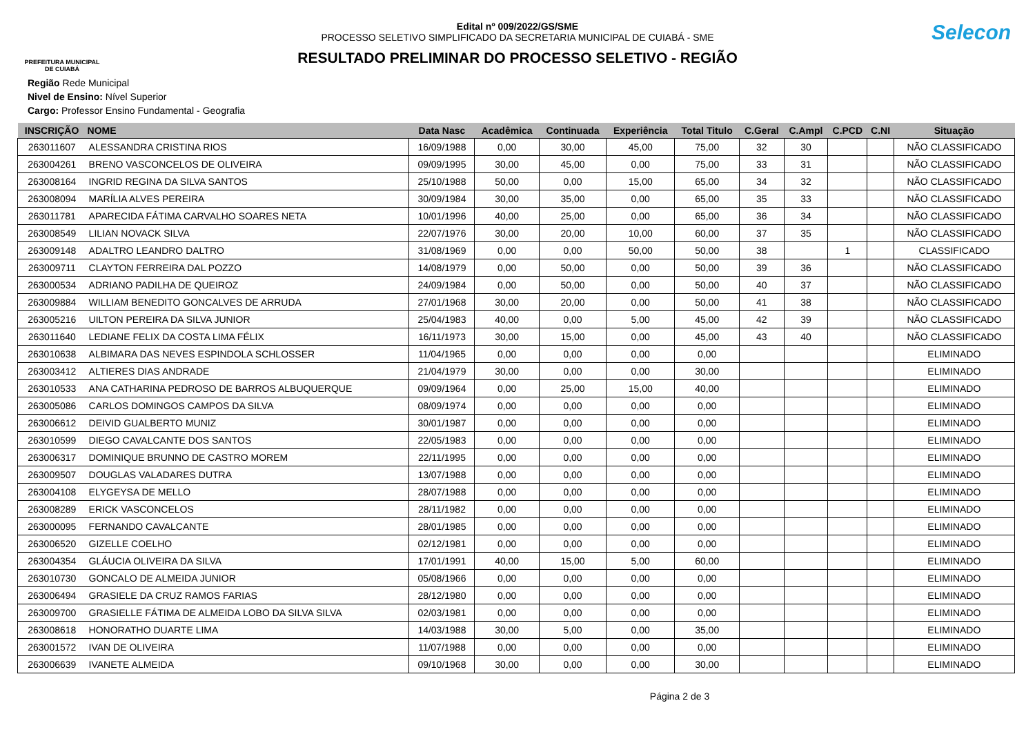PREFEITURA MUNICIPAL DE CUIABÁ
Edital nº 009/2022/GS/SME
PROCESSO SELETIVO SIMPLIFICADO DA SECRETARIA MUNICIPAL DE CUIABÁ - SME
RESULTADO PRELIMINAR DO PROCESSO SELETIVO - REGIÃO
Selecon
Região Rede Municipal
Nivel de Ensino: Nível Superior
Cargo: Professor Ensino Fundamental - Geografia
| INSCRIÇÃO | NOME | Data Nasc | Acadêmica | Continuada | Experiência | Total Titulo | C.Geral | C.Ampl | C.PCD | C.NI | Situação |
| --- | --- | --- | --- | --- | --- | --- | --- | --- | --- | --- | --- |
| 263011607 | ALESSANDRA CRISTINA RIOS | 16/09/1988 | 0,00 | 30,00 | 45,00 | 75,00 | 32 | 30 | | | NÃO CLASSIFICADO |
| 263004261 | BRENO VASCONCELOS DE OLIVEIRA | 09/09/1995 | 30,00 | 45,00 | 0,00 | 75,00 | 33 | 31 | | | NÃO CLASSIFICADO |
| 263008164 | INGRID REGINA DA SILVA SANTOS | 25/10/1988 | 50,00 | 0,00 | 15,00 | 65,00 | 34 | 32 | | | NÃO CLASSIFICADO |
| 263008094 | MARÍLIA ALVES PEREIRA | 30/09/1984 | 30,00 | 35,00 | 0,00 | 65,00 | 35 | 33 | | | NÃO CLASSIFICADO |
| 263011781 | APARECIDA FÁTIMA CARVALHO SOARES NETA | 10/01/1996 | 40,00 | 25,00 | 0,00 | 65,00 | 36 | 34 | | | NÃO CLASSIFICADO |
| 263008549 | LILIAN NOVACK SILVA | 22/07/1976 | 30,00 | 20,00 | 10,00 | 60,00 | 37 | 35 | | | NÃO CLASSIFICADO |
| 263009148 | ADALTRO LEANDRO DALTRO | 31/08/1969 | 0,00 | 0,00 | 50,00 | 50,00 | 38 | | 1 | | CLASSIFICADO |
| 263009711 | CLAYTON FERREIRA DAL POZZO | 14/08/1979 | 0,00 | 50,00 | 0,00 | 50,00 | 39 | 36 | | | NÃO CLASSIFICADO |
| 263000534 | ADRIANO PADILHA DE QUEIROZ | 24/09/1984 | 0,00 | 50,00 | 0,00 | 50,00 | 40 | 37 | | | NÃO CLASSIFICADO |
| 263009884 | WILLIAM BENEDITO GONCALVES DE ARRUDA | 27/01/1968 | 30,00 | 20,00 | 0,00 | 50,00 | 41 | 38 | | | NÃO CLASSIFICADO |
| 263005216 | UILTON PEREIRA DA SILVA JUNIOR | 25/04/1983 | 40,00 | 0,00 | 5,00 | 45,00 | 42 | 39 | | | NÃO CLASSIFICADO |
| 263011640 | LEDIANE FELIX DA COSTA LIMA FÉLIX | 16/11/1973 | 30,00 | 15,00 | 0,00 | 45,00 | 43 | 40 | | | NÃO CLASSIFICADO |
| 263010638 | ALBIMARA DAS NEVES ESPINDOLA SCHLOSSER | 11/04/1965 | 0,00 | 0,00 | 0,00 | 0,00 | | | | | ELIMINADO |
| 263003412 | ALTIERES DIAS ANDRADE | 21/04/1979 | 30,00 | 0,00 | 0,00 | 30,00 | | | | | ELIMINADO |
| 263010533 | ANA CATHARINA PEDROSO DE BARROS ALBUQUERQUE | 09/09/1964 | 0,00 | 25,00 | 15,00 | 40,00 | | | | | ELIMINADO |
| 263005086 | CARLOS DOMINGOS CAMPOS DA SILVA | 08/09/1974 | 0,00 | 0,00 | 0,00 | 0,00 | | | | | ELIMINADO |
| 263006612 | DEIVID GUALBERTO MUNIZ | 30/01/1987 | 0,00 | 0,00 | 0,00 | 0,00 | | | | | ELIMINADO |
| 263010599 | DIEGO CAVALCANTE DOS SANTOS | 22/05/1983 | 0,00 | 0,00 | 0,00 | 0,00 | | | | | ELIMINADO |
| 263006317 | DOMINIQUE BRUNNO DE CASTRO MOREM | 22/11/1995 | 0,00 | 0,00 | 0,00 | 0,00 | | | | | ELIMINADO |
| 263009507 | DOUGLAS VALADARES DUTRA | 13/07/1988 | 0,00 | 0,00 | 0,00 | 0,00 | | | | | ELIMINADO |
| 263004108 | ELYGEYSA DE MELLO | 28/07/1988 | 0,00 | 0,00 | 0,00 | 0,00 | | | | | ELIMINADO |
| 263008289 | ERICK VASCONCELOS | 28/11/1982 | 0,00 | 0,00 | 0,00 | 0,00 | | | | | ELIMINADO |
| 263000095 | FERNANDO CAVALCANTE | 28/01/1985 | 0,00 | 0,00 | 0,00 | 0,00 | | | | | ELIMINADO |
| 263006520 | GIZELLE COELHO | 02/12/1981 | 0,00 | 0,00 | 0,00 | 0,00 | | | | | ELIMINADO |
| 263004354 | GLÁUCIA OLIVEIRA DA SILVA | 17/01/1991 | 40,00 | 15,00 | 5,00 | 60,00 | | | | | ELIMINADO |
| 263010730 | GONCALO DE ALMEIDA JUNIOR | 05/08/1966 | 0,00 | 0,00 | 0,00 | 0,00 | | | | | ELIMINADO |
| 263006494 | GRASIELE DA CRUZ RAMOS FARIAS | 28/12/1980 | 0,00 | 0,00 | 0,00 | 0,00 | | | | | ELIMINADO |
| 263009700 | GRASIELLE FÁTIMA DE ALMEIDA LOBO DA SILVA SILVA | 02/03/1981 | 0,00 | 0,00 | 0,00 | 0,00 | | | | | ELIMINADO |
| 263008618 | HONORATHO DUARTE LIMA | 14/03/1988 | 30,00 | 5,00 | 0,00 | 35,00 | | | | | ELIMINADO |
| 263001572 | IVAN DE OLIVEIRA | 11/07/1988 | 0,00 | 0,00 | 0,00 | 0,00 | | | | | ELIMINADO |
| 263006639 | IVANETE ALMEIDA | 09/10/1968 | 30,00 | 0,00 | 0,00 | 30,00 | | | | | ELIMINADO |
Página 2 de 3